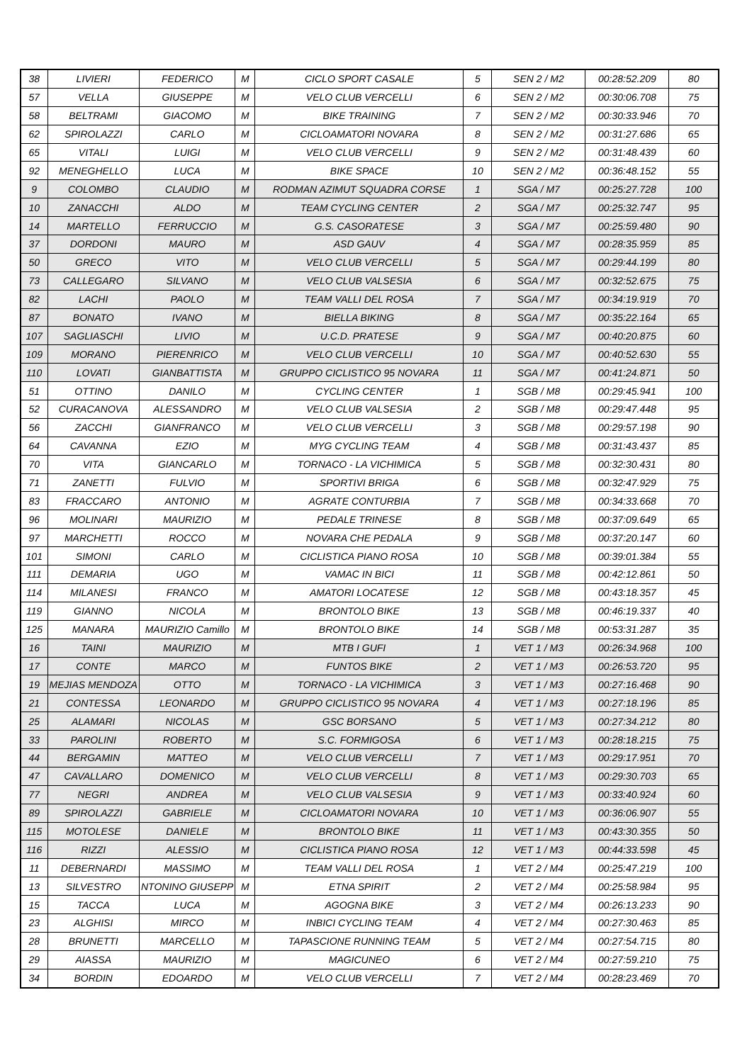| 38 | LIVIERI | FEDERICO | M | CICLO SPORT CASALE | 5 | SEN 2 / M2 | 00:28:52.209 | 80 |
| 57 | VELLA | GIUSEPPE | M | VELO CLUB VERCELLI | 6 | SEN 2 / M2 | 00:30:06.708 | 75 |
| 58 | BELTRAMI | GIACOMO | M | BIKE TRAINING | 7 | SEN 2 / M2 | 00:30:33.946 | 70 |
| 62 | SPIROLAZZI | CARLO | M | CICLOAMATORI NOVARA | 8 | SEN 2 / M2 | 00:31:27.686 | 65 |
| 65 | VITALI | LUIGI | M | VELO CLUB VERCELLI | 9 | SEN 2 / M2 | 00:31:48.439 | 60 |
| 92 | MENEGHELLO | LUCA | M | BIKE SPACE | 10 | SEN 2 / M2 | 00:36:48.152 | 55 |
| 9 | COLOMBO | CLAUDIO | M | RODMAN AZIMUT SQUADRA CORSE | 1 | SGA / M7 | 00:25:27.728 | 100 |
| 10 | ZANACCHI | ALDO | M | TEAM CYCLING CENTER | 2 | SGA / M7 | 00:25:32.747 | 95 |
| 14 | MARTELLO | FERRUCCIO | M | G.S. CASORATESE | 3 | SGA / M7 | 00:25:59.480 | 90 |
| 37 | DORDONI | MAURO | M | ASD GAUV | 4 | SGA / M7 | 00:28:35.959 | 85 |
| 50 | GRECO | VITO | M | VELO CLUB VERCELLI | 5 | SGA / M7 | 00:29:44.199 | 80 |
| 73 | CALLEGARO | SILVANO | M | VELO CLUB VALSESIA | 6 | SGA / M7 | 00:32:52.675 | 75 |
| 82 | LACHI | PAOLO | M | TEAM VALLI DEL ROSA | 7 | SGA / M7 | 00:34:19.919 | 70 |
| 87 | BONATO | IVANO | M | BIELLA BIKING | 8 | SGA / M7 | 00:35:22.164 | 65 |
| 107 | SAGLIASCHI | LIVIO | M | U.C.D. PRATESE | 9 | SGA / M7 | 00:40:20.875 | 60 |
| 109 | MORANO | PIERENRICO | M | VELO CLUB VERCELLI | 10 | SGA / M7 | 00:40:52.630 | 55 |
| 110 | LOVATI | GIANBATTISTA | M | GRUPPO CICLISTICO 95 NOVARA | 11 | SGA / M7 | 00:41:24.871 | 50 |
| 51 | OTTINO | DANILO | M | CYCLING CENTER | 1 | SGB / M8 | 00:29:45.941 | 100 |
| 52 | CURACANOVA | ALESSANDRO | M | VELO CLUB VALSESIA | 2 | SGB / M8 | 00:29:47.448 | 95 |
| 56 | ZACCHI | GIANFRANCO | M | VELO CLUB VERCELLI | 3 | SGB / M8 | 00:29:57.198 | 90 |
| 64 | CAVANNA | EZIO | M | MYG CYCLING TEAM | 4 | SGB / M8 | 00:31:43.437 | 85 |
| 70 | VITA | GIANCARLO | M | TORNACO - LA VICHIMICA | 5 | SGB / M8 | 00:32:30.431 | 80 |
| 71 | ZANETTI | FULVIO | M | SPORTIVI BRIGA | 6 | SGB / M8 | 00:32:47.929 | 75 |
| 83 | FRACCARO | ANTONIO | M | AGRATE CONTURBIA | 7 | SGB / M8 | 00:34:33.668 | 70 |
| 96 | MOLINARI | MAURIZIO | M | PEDALE TRINESE | 8 | SGB / M8 | 00:37:09.649 | 65 |
| 97 | MARCHETTI | ROCCO | M | NOVARA CHE PEDALA | 9 | SGB / M8 | 00:37:20.147 | 60 |
| 101 | SIMONI | CARLO | M | CICLISTICA PIANO ROSA | 10 | SGB / M8 | 00:39:01.384 | 55 |
| 111 | DEMARIA | UGO | M | VAMAC IN BICI | 11 | SGB / M8 | 00:42:12.861 | 50 |
| 114 | MILANESI | FRANCO | M | AMATORI LOCATESE | 12 | SGB / M8 | 00:43:18.357 | 45 |
| 119 | GIANNO | NICOLA | M | BRONTOLO BIKE | 13 | SGB / M8 | 00:46:19.337 | 40 |
| 125 | MANARA | MAURIZIO Camillo | M | BRONTOLO BIKE | 14 | SGB / M8 | 00:53:31.287 | 35 |
| 16 | TAINI | MAURIZIO | M | MTB I GUFI | 1 | VET 1 / M3 | 00:26:34.968 | 100 |
| 17 | CONTE | MARCO | M | FUNTOS BIKE | 2 | VET 1 / M3 | 00:26:53.720 | 95 |
| 19 | MEJIAS MENDOZA | OTTO | M | TORNACO - LA VICHIMICA | 3 | VET 1 / M3 | 00:27:16.468 | 90 |
| 21 | CONTESSA | LEONARDO | M | GRUPPO CICLISTICO 95 NOVARA | 4 | VET 1 / M3 | 00:27:18.196 | 85 |
| 25 | ALAMARI | NICOLAS | M | GSC BORSANO | 5 | VET 1 / M3 | 00:27:34.212 | 80 |
| 33 | PAROLINI | ROBERTO | M | S.C. FORMIGOSA | 6 | VET 1 / M3 | 00:28:18.215 | 75 |
| 44 | BERGAMIN | MATTEO | M | VELO CLUB VERCELLI | 7 | VET 1 / M3 | 00:29:17.951 | 70 |
| 47 | CAVALLARO | DOMENICO | M | VELO CLUB VERCELLI | 8 | VET 1 / M3 | 00:29:30.703 | 65 |
| 77 | NEGRI | ANDREA | M | VELO CLUB VALSESIA | 9 | VET 1 / M3 | 00:33:40.924 | 60 |
| 89 | SPIROLAZZI | GABRIELE | M | CICLOAMATORI NOVARA | 10 | VET 1 / M3 | 00:36:06.907 | 55 |
| 115 | MOTOLESE | DANIELE | M | BRONTOLO BIKE | 11 | VET 1 / M3 | 00:43:30.355 | 50 |
| 116 | RIZZI | ALESSIO | M | CICLISTICA PIANO ROSA | 12 | VET 1 / M3 | 00:44:33.598 | 45 |
| 11 | DEBERNARDI | MASSIMO | M | TEAM VALLI DEL ROSA | 1 | VET 2 / M4 | 00:25:47.219 | 100 |
| 13 | SILVESTRO | NTONINO GIUSEPP | M | ETNA SPIRIT | 2 | VET 2 / M4 | 00:25:58.984 | 95 |
| 15 | TACCA | LUCA | M | AGOGNA BIKE | 3 | VET 2 / M4 | 00:26:13.233 | 90 |
| 23 | ALGHISI | MIRCO | M | INBICI CYCLING TEAM | 4 | VET 2 / M4 | 00:27:30.463 | 85 |
| 28 | BRUNETTI | MARCELLO | M | TAPASCIONE RUNNING TEAM | 5 | VET 2 / M4 | 00:27:54.715 | 80 |
| 29 | AIASSA | MAURIZIO | M | MAGICUNEO | 6 | VET 2 / M4 | 00:27:59.210 | 75 |
| 34 | BORDIN | EDOARDO | M | VELO CLUB VERCELLI | 7 | VET 2 / M4 | 00:28:23.469 | 70 |